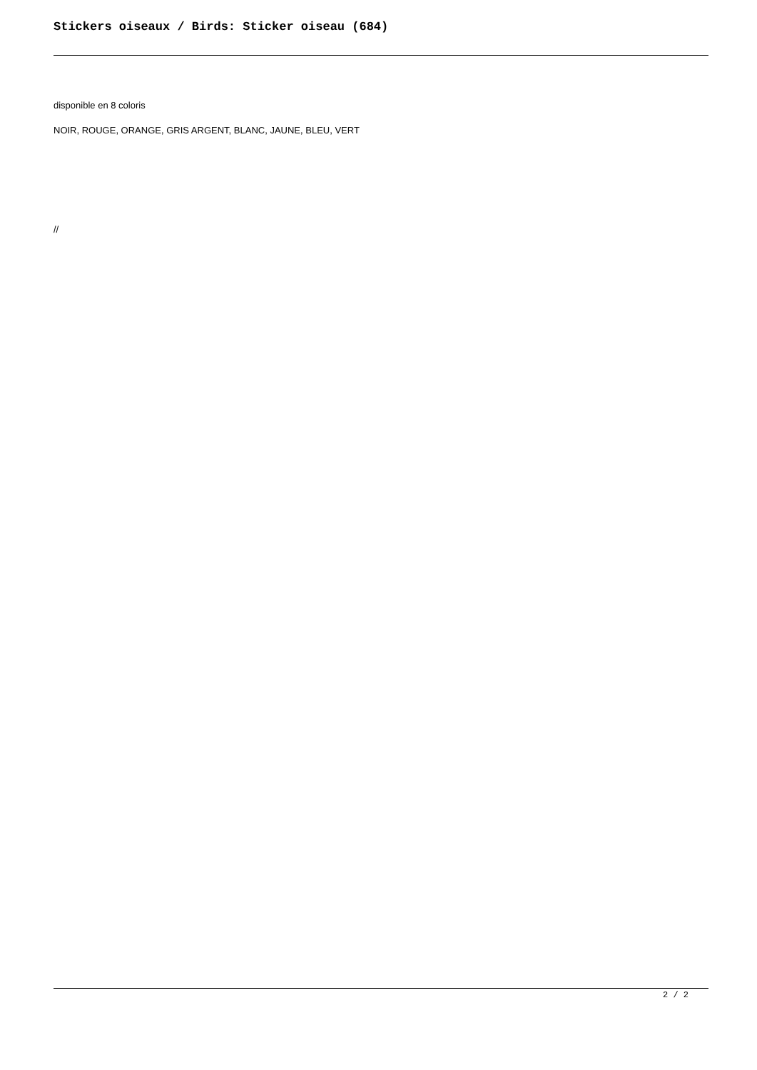Stickers oiseaux / Birds: Sticker oiseau (684)
disponible en 8 coloris
NOIR, ROUGE, ORANGE, GRIS ARGENT, BLANC, JAUNE, BLEU, VERT
//
2 / 2